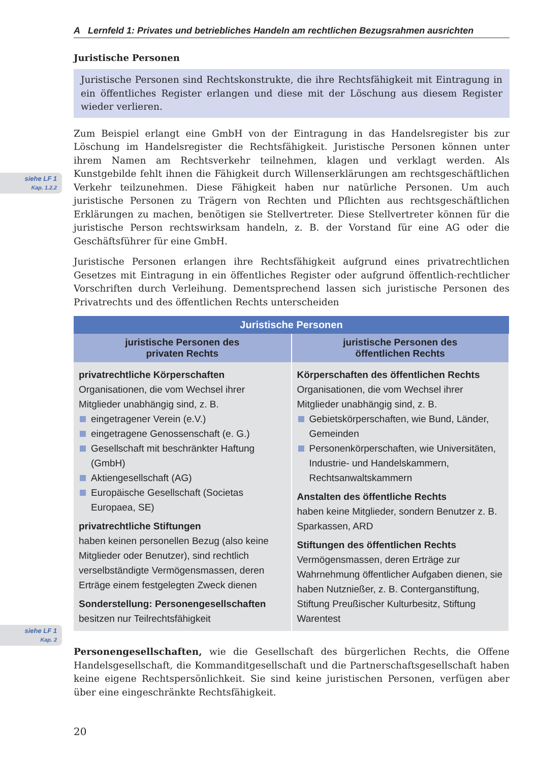siehe LF 1
Kap. 1.2.2
siehe LF 1
Kap. 2
A Lernfeld 1: Privates und betriebliches Handeln am rechtlichen Bezugsrahmen ausrichten
Juristische Personen
Juristische Personen sind Rechtskonstrukte, die ihre Rechtsfähigkeit mit Eintragung in ein öffentliches Register erlangen und diese mit der Löschung aus diesem Register wieder verlieren.
Zum Beispiel erlangt eine GmbH von der Eintragung in das Handelsregister bis zur Löschung im Handelsregister die Rechtsfähigkeit. Juristische Personen können unter ihrem Namen am Rechtsverkehr teilnehmen, klagen und verklagt werden. Als Kunstgebilde fehlt ihnen die Fähigkeit durch Willenserklärungen am rechtsgeschäftlichen Verkehr teilzunehmen. Diese Fähigkeit haben nur natürliche Personen. Um auch juristische Personen zu Trägern von Rechten und Pflichten aus rechtsgeschäftlichen Erklärungen zu machen, benötigen sie Stellvertreter. Diese Stellvertreter können für die juristische Person rechtswirksam handeln, z. B. der Vorstand für eine AG oder die Geschäftsführer für eine GmbH.
Juristische Personen erlangen ihre Rechtsfähigkeit aufgrund eines privatrechtlichen Gesetzes mit Eintragung in ein öffentliches Register oder aufgrund öffentlich-rechtlicher Vorschriften durch Verleihung. Dementsprechend lassen sich juristische Personen des Privatrechts und des öffentlichen Rechts unterscheiden
| Juristische Personen | |
| --- | --- |
| juristische Personen des privaten Rechts | juristische Personen des öffentlichen Rechts |
| privatrechtliche Körperschaften Organisationen, die vom Wechsel ihrer Mitglieder unabhängig sind, z. B. eingetragener Verein (e.V.) eingetragene Genossenschaft (e. G.) Gesellschaft mit beschränkter Haftung (GmbH) Aktiengesellschaft (AG) Europäische Gesellschaft (Societas Europaea, SE) privatrechtliche Stiftungen haben keinen personellen Bezug (also keine Mitglieder oder Benutzer), sind rechtlich verselbständigte Vermögensmassen, deren Erträge einem festgelegten Zweck dienen Sonderstellung: Personengesellschaften besitzen nur Teilrechtsfähigkeit | Körperschaften des öffentlichen Rechts Organisationen, die vom Wechsel ihrer Mitglieder unabhängig sind, z. B. Gebietskörperschaften, wie Bund, Länder, Gemeinden Personenkörperschaften, wie Universitäten, Industrie- und Handelskammern, Rechtsanwaltskammern Anstalten des öffentliche Rechts haben keine Mitglieder, sondern Benutzer z. B. Sparkassen, ARD Stiftungen des öffentlichen Rechts Vermögensmassen, deren Erträge zur Wahrnehmung öffentlicher Aufgaben dienen, sie haben Nutznießer, z. B. Conterganstiftung, Stiftung Preußischer Kulturbesitz, Stiftung Warentest |
Personengesellschaften, wie die Gesellschaft des bürgerlichen Rechts, die Offene Handelsgesellschaft, die Kommanditgesellschaft und die Partnerschaftsgesellschaft haben keine eigene Rechtspersönlichkeit. Sie sind keine juristischen Personen, verfügen aber über eine eingeschränkte Rechtsfähigkeit.
20